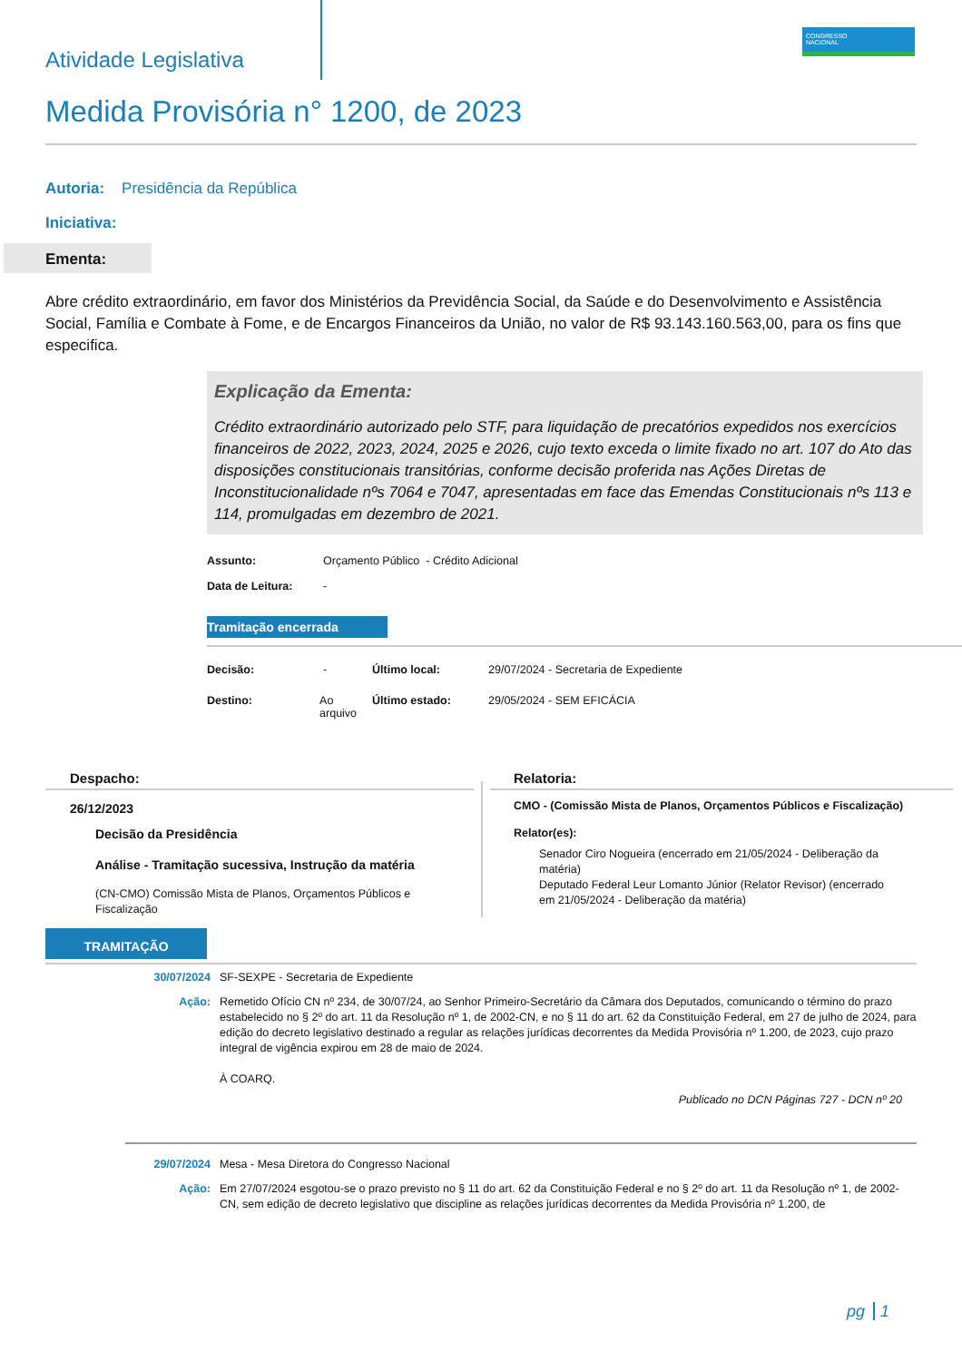CONGRESSO
NACIONAL
Atividade Legislativa
Medida Provisória n° 1200, de 2023
Autoria: Presidência da República
Iniciativa:
Ementa:
Abre crédito extraordinário, em favor dos Ministérios da Previdência Social, da Saúde e do Desenvolvimento e Assistência Social, Família e Combate à Fome, e de Encargos Financeiros da União, no valor de R$ 93.143.160.563,00, para os fins que especifica.
Explicação da Ementa:
Crédito extraordinário autorizado pelo STF, para liquidação de precatórios expedidos nos exercícios financeiros de 2022, 2023, 2024, 2025 e 2026, cujo texto exceda o limite fixado no art. 107 do Ato das disposições constitucionais transitórias, conforme decisão proferida nas Ações Diretas de Inconstitucionalidade nºs 7064 e 7047, apresentadas em face das Emendas Constitucionais nºs 113 e 114, promulgadas em dezembro de 2021.
Assunto: Orçamento Público - Crédito Adicional
Data de Leitura: -
Tramitação encerrada
Decisão: -
Destino: Ao arquivo
Último local: 29/07/2024 - Secretaria de Expediente
Último estado: 29/05/2024 - SEM EFICÁCIA
Despacho:
26/12/2023
Decisão da Presidência
Análise - Tramitação sucessiva, Instrução da matéria
(CN-CMO) Comissão Mista de Planos, Orçamentos Públicos e Fiscalização
Relatoria:
CMO - (Comissão Mista de Planos, Orçamentos Públicos e Fiscalização)
Relator(es):
Senador Ciro Nogueira (encerrado em 21/05/2024 - Deliberação da matéria)
Deputado Federal Leur Lomanto Júnior (Relator Revisor) (encerrado em 21/05/2024 - Deliberação da matéria)
TRAMITAÇÃO
30/07/2024 SF-SEXPE - Secretaria de Expediente
Ação: Remetido Ofício CN nº 234, de 30/07/24, ao Senhor Primeiro-Secretário da Câmara dos Deputados, comunicando o término do prazo estabelecido no § 2º do art. 11 da Resolução nº 1, de 2002-CN, e no § 11 do art. 62 da Constituição Federal, em 27 de julho de 2024, para edição do decreto legislativo destinado a regular as relações jurídicas decorrentes da Medida Provisória nº 1.200, de 2023, cujo prazo integral de vigência expirou em 28 de maio de 2024.
À COARQ.
Publicado no DCN Páginas 727 - DCN nº 20
29/07/2024 Mesa - Mesa Diretora do Congresso Nacional
Ação: Em 27/07/2024 esgotou-se o prazo previsto no § 11 do art. 62 da Constituição Federal e no § 2º do art. 11 da Resolução nº 1, de 2002-CN, sem edição de decreto legislativo que discipline as relações jurídicas decorrentes da Medida Provisória nº 1.200, de
pg 1